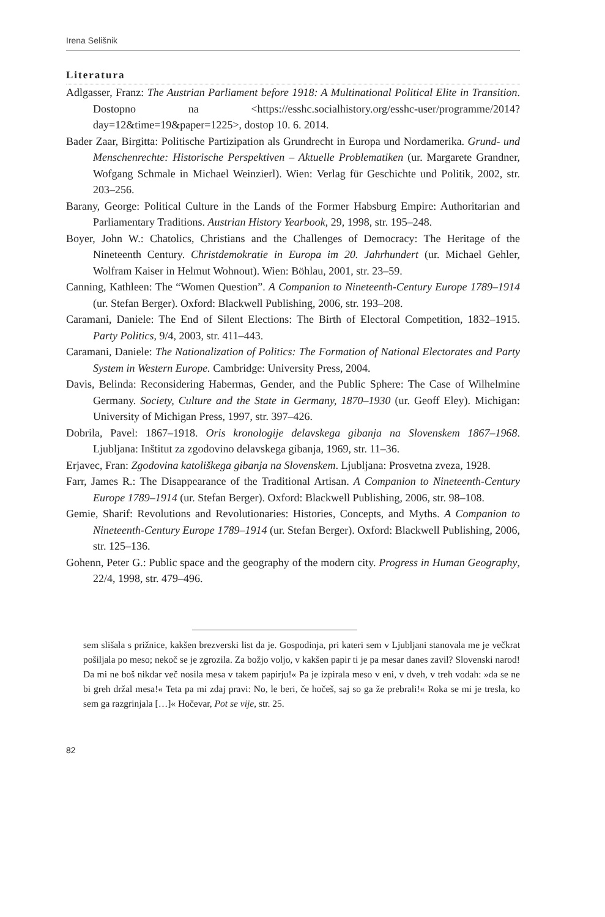Irena Selišnik
Literatura
Adlgasser, Franz: The Austrian Parliament before 1918: A Multinational Political Elite in Transition. Dostopno na <https://esshc.socialhistory.org/esshc-user/programme/2014?day=12&time=19&paper=1225>, dostop 10. 6. 2014.
Bader Zaar, Birgitta: Politische Partizipation als Grundrecht in Europa und Nordamerika. Grund- und Menschenrechte: Historische Perspektiven – Aktuelle Problematiken (ur. Margarete Grandner, Wofgang Schmale in Michael Weinzierl). Wien: Verlag für Geschichte und Politik, 2002, str. 203–256.
Barany, George: Political Culture in the Lands of the Former Habsburg Empire: Authoritarian and Parliamentary Traditions. Austrian History Yearbook, 29, 1998, str. 195–248.
Boyer, John W.: Chatolics, Christians and the Challenges of Democracy: The Heritage of the Nineteenth Century. Christdemokratie in Europa im 20. Jahrhundert (ur. Michael Gehler, Wolfram Kaiser in Helmut Wohnout). Wien: Böhlau, 2001, str. 23–59.
Canning, Kathleen: The “Women Question”. A Companion to Nineteenth-Century Europe 1789–1914 (ur. Stefan Berger). Oxford: Blackwell Publishing, 2006, str. 193–208.
Caramani, Daniele: The End of Silent Elections: The Birth of Electoral Competition, 1832–1915. Party Politics, 9/4, 2003, str. 411–443.
Caramani, Daniele: The Nationalization of Politics: The Formation of National Electorates and Party System in Western Europe. Cambridge: University Press, 2004.
Davis, Belinda: Reconsidering Habermas, Gender, and the Public Sphere: The Case of Wilhelmine Germany. Society, Culture and the State in Germany, 1870–1930 (ur. Geoff Eley). Michigan: University of Michigan Press, 1997, str. 397–426.
Dobrila, Pavel: 1867–1918. Oris kronologije delavskega gibanja na Slovenskem 1867–1968. Ljubljana: Inštitut za zgodovino delavskega gibanja, 1969, str. 11–36.
Erjavec, Fran: Zgodovina katoliškega gibanja na Slovenskem. Ljubljana: Prosvetna zveza, 1928.
Farr, James R.: The Disappearance of the Traditional Artisan. A Companion to Nineteenth-Century Europe 1789–1914 (ur. Stefan Berger). Oxford: Blackwell Publishing, 2006, str. 98–108.
Gemie, Sharif: Revolutions and Revolutionaries: Histories, Concepts, and Myths. A Companion to Nineteenth-Century Europe 1789–1914 (ur. Stefan Berger). Oxford: Blackwell Publishing, 2006, str. 125–136.
Gohenn, Peter G.: Public space and the geography of the modern city. Progress in Human Geography, 22/4, 1998, str. 479–496.
sem slišala s prižnice, kakšen brezverski list da je. Gospodinja, pri kateri sem v Ljubljani stanovala me je večkrat pošiljala po meso; nekoč se je zgrozila. Za božjo voljo, v kakšen papir ti je pa mesar danes zavil? Slovenski narod! Da mi ne boš nikdar več nosila mesa v takem papirju!« Pa je izpirala meso v eni, v dveh, v treh vodah: »da se ne bi greh držal mesa!« Teta pa mi zdaj pravi: No, le beri, če hočeš, saj so ga že prebrali!« Roka se mi je tresla, ko sem ga razgrinjala […]« Hočevar, Pot se vije, str. 25.
82